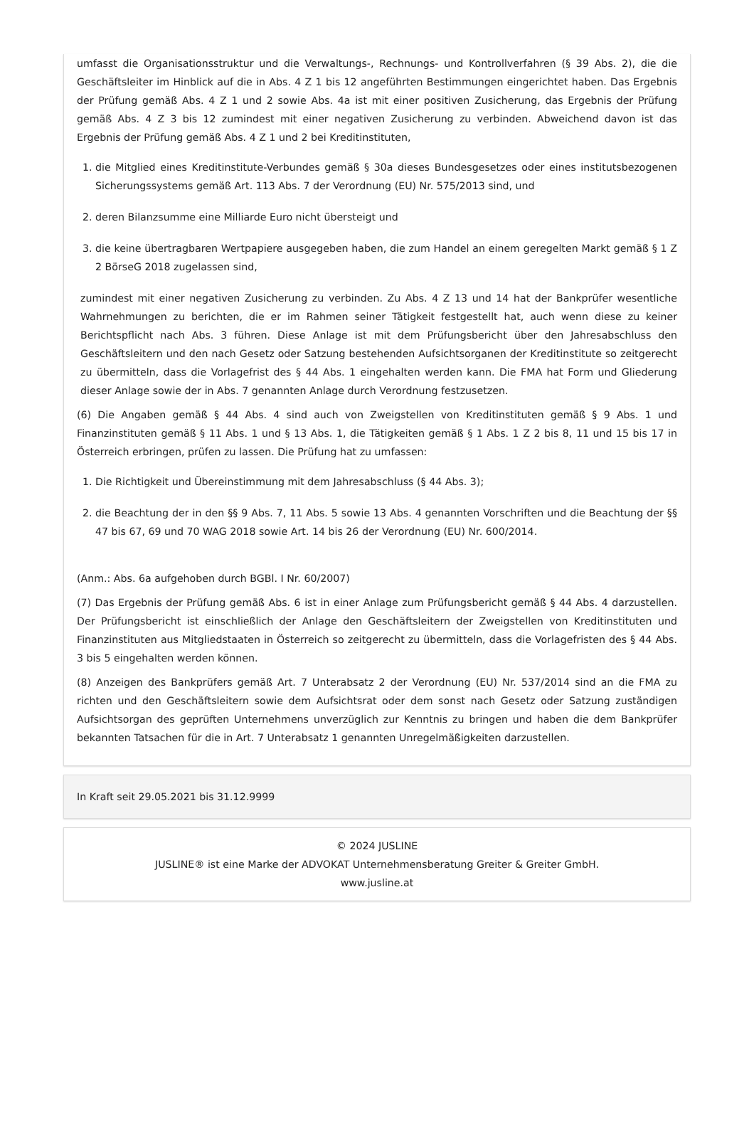umfasst die Organisationsstruktur und die Verwaltungs-, Rechnungs- und Kontrollverfahren (§ 39 Abs. 2), die die Geschäftsleiter im Hinblick auf die in Abs. 4 Z 1 bis 12 angeführten Bestimmungen eingerichtet haben. Das Ergebnis der Prüfung gemäß Abs. 4 Z 1 und 2 sowie Abs. 4a ist mit einer positiven Zusicherung, das Ergebnis der Prüfung gemäß Abs. 4 Z 3 bis 12 zumindest mit einer negativen Zusicherung zu verbinden. Abweichend davon ist das Ergebnis der Prüfung gemäß Abs. 4 Z 1 und 2 bei Kreditinstituten,
1. die Mitglied eines Kreditinstitute-Verbundes gemäß § 30a dieses Bundesgesetzes oder eines institutsbezogenen Sicherungssystems gemäß Art. 113 Abs. 7 der Verordnung (EU) Nr. 575/2013 sind, und
2. deren Bilanzsumme eine Milliarde Euro nicht übersteigt und
3. die keine übertragbaren Wertpapiere ausgegeben haben, die zum Handel an einem geregelten Markt gemäß § 1 Z 2 BörseG 2018 zugelassen sind,
zumindest mit einer negativen Zusicherung zu verbinden. Zu Abs. 4 Z 13 und 14 hat der Bankprüfer wesentliche Wahrnehmungen zu berichten, die er im Rahmen seiner Tätigkeit festgestellt hat, auch wenn diese zu keiner Berichtspflicht nach Abs. 3 führen. Diese Anlage ist mit dem Prüfungsbericht über den Jahresabschluss den Geschäftsleitern und den nach Gesetz oder Satzung bestehenden Aufsichtsorganen der Kreditinstitute so zeitgerecht zu übermitteln, dass die Vorlagefrist des § 44 Abs. 1 eingehalten werden kann. Die FMA hat Form und Gliederung dieser Anlage sowie der in Abs. 7 genannten Anlage durch Verordnung festzusetzen.
(6) Die Angaben gemäß § 44 Abs. 4 sind auch von Zweigstellen von Kreditinstituten gemäß § 9 Abs. 1 und Finanzinstituten gemäß § 11 Abs. 1 und § 13 Abs. 1, die Tätigkeiten gemäß § 1 Abs. 1 Z 2 bis 8, 11 und 15 bis 17 in Österreich erbringen, prüfen zu lassen. Die Prüfung hat zu umfassen:
1. Die Richtigkeit und Übereinstimmung mit dem Jahresabschluss (§ 44 Abs. 3);
2. die Beachtung der in den §§ 9 Abs. 7, 11 Abs. 5 sowie 13 Abs. 4 genannten Vorschriften und die Beachtung der §§ 47 bis 67, 69 und 70 WAG 2018 sowie Art. 14 bis 26 der Verordnung (EU) Nr. 600/2014.
(Anm.: Abs. 6a aufgehoben durch BGBl. I Nr. 60/2007)
(7) Das Ergebnis der Prüfung gemäß Abs. 6 ist in einer Anlage zum Prüfungsbericht gemäß § 44 Abs. 4 darzustellen. Der Prüfungsbericht ist einschließlich der Anlage den Geschäftsleitern der Zweigstellen von Kreditinstituten und Finanzinstituten aus Mitgliedstaaten in Österreich so zeitgerecht zu übermitteln, dass die Vorlagefristen des § 44 Abs. 3 bis 5 eingehalten werden können.
(8) Anzeigen des Bankprüfers gemäß Art. 7 Unterabsatz 2 der Verordnung (EU) Nr. 537/2014 sind an die FMA zu richten und den Geschäftsleitern sowie dem Aufsichtsrat oder dem sonst nach Gesetz oder Satzung zuständigen Aufsichtsorgan des geprüften Unternehmens unverzüglich zur Kenntnis zu bringen und haben die dem Bankprüfer bekannten Tatsachen für die in Art. 7 Unterabsatz 1 genannten Unregelmäßigkeiten darzustellen.
In Kraft seit 29.05.2021 bis 31.12.9999
© 2024 JUSLINE
JUSLINE® ist eine Marke der ADVOKAT Unternehmensberatung Greiter & Greiter GmbH.
www.jusline.at